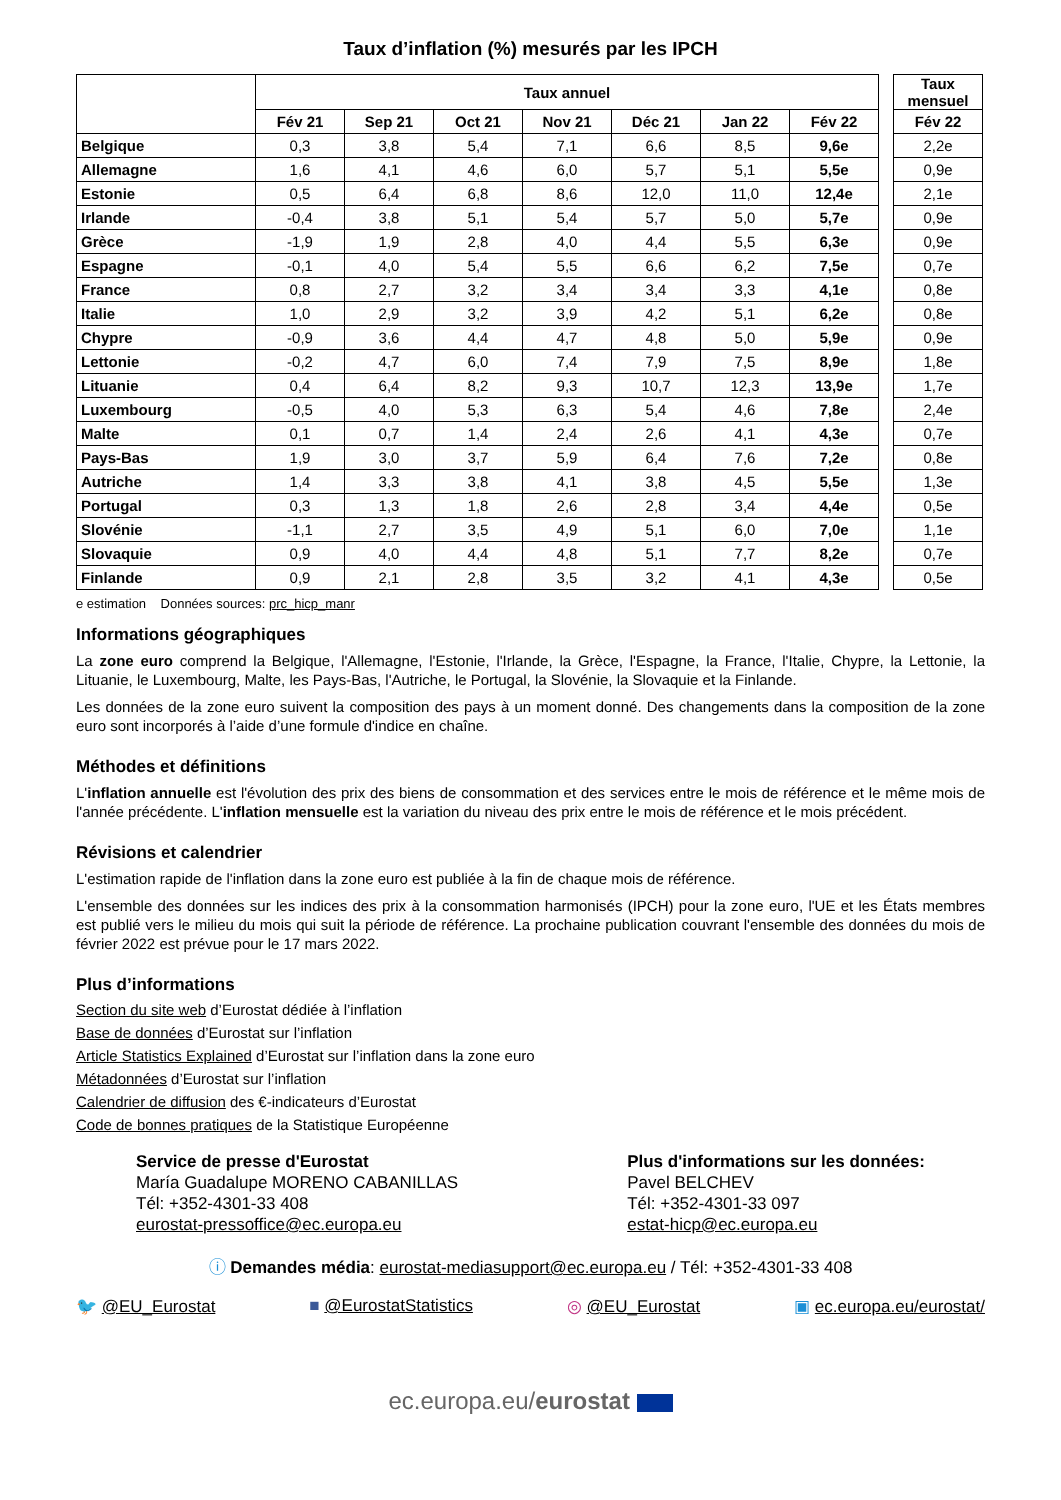Taux d’inflation (%) mesurés par les IPCH
| | Taux annuel | | | | | | | | Taux mensuel |
| --- | --- | --- | --- | --- | --- | --- | --- | --- | --- |
| | Fév 21 | Sep 21 | Oct 21 | Nov 21 | Déc 21 | Jan 22 | Fév 22 | | Fév 22 |
| Belgique | 0,3 | 3,8 | 5,4 | 7,1 | 6,6 | 8,5 | 9,6e | | 2,2e |
| Allemagne | 1,6 | 4,1 | 4,6 | 6,0 | 5,7 | 5,1 | 5,5e | | 0,9e |
| Estonie | 0,5 | 6,4 | 6,8 | 8,6 | 12,0 | 11,0 | 12,4e | | 2,1e |
| Irlande | -0,4 | 3,8 | 5,1 | 5,4 | 5,7 | 5,0 | 5,7e | | 0,9e |
| Grèce | -1,9 | 1,9 | 2,8 | 4,0 | 4,4 | 5,5 | 6,3e | | 0,9e |
| Espagne | -0,1 | 4,0 | 5,4 | 5,5 | 6,6 | 6,2 | 7,5e | | 0,7e |
| France | 0,8 | 2,7 | 3,2 | 3,4 | 3,4 | 3,3 | 4,1e | | 0,8e |
| Italie | 1,0 | 2,9 | 3,2 | 3,9 | 4,2 | 5,1 | 6,2e | | 0,8e |
| Chypre | -0,9 | 3,6 | 4,4 | 4,7 | 4,8 | 5,0 | 5,9e | | 0,9e |
| Lettonie | -0,2 | 4,7 | 6,0 | 7,4 | 7,9 | 7,5 | 8,9e | | 1,8e |
| Lituanie | 0,4 | 6,4 | 8,2 | 9,3 | 10,7 | 12,3 | 13,9e | | 1,7e |
| Luxembourg | -0,5 | 4,0 | 5,3 | 6,3 | 5,4 | 4,6 | 7,8e | | 2,4e |
| Malte | 0,1 | 0,7 | 1,4 | 2,4 | 2,6 | 4,1 | 4,3e | | 0,7e |
| Pays-Bas | 1,9 | 3,0 | 3,7 | 5,9 | 6,4 | 7,6 | 7,2e | | 0,8e |
| Autriche | 1,4 | 3,3 | 3,8 | 4,1 | 3,8 | 4,5 | 5,5e | | 1,3e |
| Portugal | 0,3 | 1,3 | 1,8 | 2,6 | 2,8 | 3,4 | 4,4e | | 0,5e |
| Slovénie | -1,1 | 2,7 | 3,5 | 4,9 | 5,1 | 6,0 | 7,0e | | 1,1e |
| Slovaquie | 0,9 | 4,0 | 4,4 | 4,8 | 5,1 | 7,7 | 8,2e | | 0,7e |
| Finlande | 0,9 | 2,1 | 2,8 | 3,5 | 3,2 | 4,1 | 4,3e | | 0,5e |
e estimation Données sources: prc_hicp_manr
Informations géographiques
La zone euro comprend la Belgique, l'Allemagne, l'Estonie, l'Irlande, la Grèce, l'Espagne, la France, l'Italie, Chypre, la Lettonie, la Lituanie, le Luxembourg, Malte, les Pays-Bas, l'Autriche, le Portugal, la Slovénie, la Slovaquie et la Finlande.
Les données de la zone euro suivent la composition des pays à un moment donné. Des changements dans la composition de la zone euro sont incorporés à l’aide d’une formule d'indice en chaîne.
Méthodes et définitions
L'inflation annuelle est l'évolution des prix des biens de consommation et des services entre le mois de référence et le même mois de l'année précédente. L'inflation mensuelle est la variation du niveau des prix entre le mois de référence et le mois précédent.
Révisions et calendrier
L'estimation rapide de l'inflation dans la zone euro est publiée à la fin de chaque mois de référence.
L'ensemble des données sur les indices des prix à la consommation harmonisés (IPCH) pour la zone euro, l'UE et les États membres est publié vers le milieu du mois qui suit la période de référence. La prochaine publication couvrant l'ensemble des données du mois de février 2022 est prévue pour le 17 mars 2022.
Plus d’informations
Section du site web d’Eurostat dédiée à l’inflation
Base de données d’Eurostat sur l’inflation
Article Statistics Explained d’Eurostat sur l’inflation dans la zone euro
Métadonnées d’Eurostat sur l’inflation
Calendrier de diffusion des €-indicateurs d’Eurostat
Code de bonnes pratiques de la Statistique Européenne
Service de presse d'Eurostat
María Guadalupe MORENO CABANILLAS
Tél: +352-4301-33 408
eurostat-pressoffice@ec.europa.eu
Plus d'informations sur les données:
Pavel BELCHEV
Tél: +352-4301-33 097
estat-hicp@ec.europa.eu
ⓘ Demandes média: eurostat-mediasupport@ec.europa.eu / Tél: +352-4301-33 408
🐦 @EU_Eurostat ■ @EurostatStatistics ◎ @EU_Eurostat ▣ ec.europa.eu/eurostat/
ec.europa.eu/eurostat